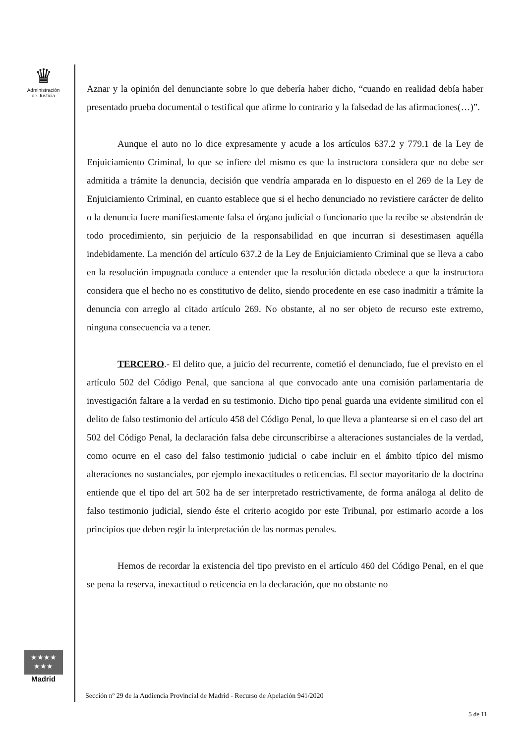♛
Administración
de Justicia
Aznar y la opinión del denunciante sobre lo que debería haber dicho, “cuando en realidad debía haber presentado prueba documental o testifical que afirme lo contrario y la falsedad de las afirmaciones(…)”.
Aunque el auto no lo dice expresamente y acude a los artículos 637.2 y 779.1 de la Ley de Enjuiciamiento Criminal, lo que se infiere del mismo es que la instructora considera que no debe ser admitida a trámite la denuncia, decisión que vendría amparada en lo dispuesto en el 269 de la Ley de Enjuiciamiento Criminal, en cuanto establece que si el hecho denunciado no revistiere carácter de delito o la denuncia fuere manifiestamente falsa el órgano judicial o funcionario que la recibe se abstendrán de todo procedimiento, sin perjuicio de la responsabilidad en que incurran si desestimasen aquélla indebidamente. La mención del artículo 637.2 de la Ley de Enjuiciamiento Criminal que se lleva a cabo en la resolución impugnada conduce a entender que la resolución dictada obedece a que la instructora considera que el hecho no es constitutivo de delito, siendo procedente en ese caso inadmitir a trámite la denuncia con arreglo al citado artículo 269. No obstante, al no ser objeto de recurso este extremo, ninguna consecuencia va a tener.
TERCERO.- El delito que, a juicio del recurrente, cometió el denunciado, fue el previsto en el artículo 502 del Código Penal, que sanciona al que convocado ante una comisión parlamentaria de investigación faltare a la verdad en su testimonio. Dicho tipo penal guarda una evidente similitud con el delito de falso testimonio del artículo 458 del Código Penal, lo que lleva a plantearse si en el caso del art 502 del Código Penal, la declaración falsa debe circunscribirse a alteraciones sustanciales de la verdad, como ocurre en el caso del falso testimonio judicial o cabe incluir en el ámbito típico del mismo alteraciones no sustanciales, por ejemplo inexactitudes o reticencias. El sector mayoritario de la doctrina entiende que el tipo del art 502 ha de ser interpretado restrictivamente, de forma análoga al delito de falso testimonio judicial, siendo éste el criterio acogido por este Tribunal, por estimarlo acorde a los principios que deben regir la interpretación de las normas penales.
Hemos de recordar la existencia del tipo previsto en el artículo 460 del Código Penal, en el que se pena la reserva, inexactitud o reticencia en la declaración, que no obstante no
★★★★
★★★
Madrid
Sección nº 29 de la Audiencia Provincial de Madrid - Recurso de Apelación 941/2020
5 de 11